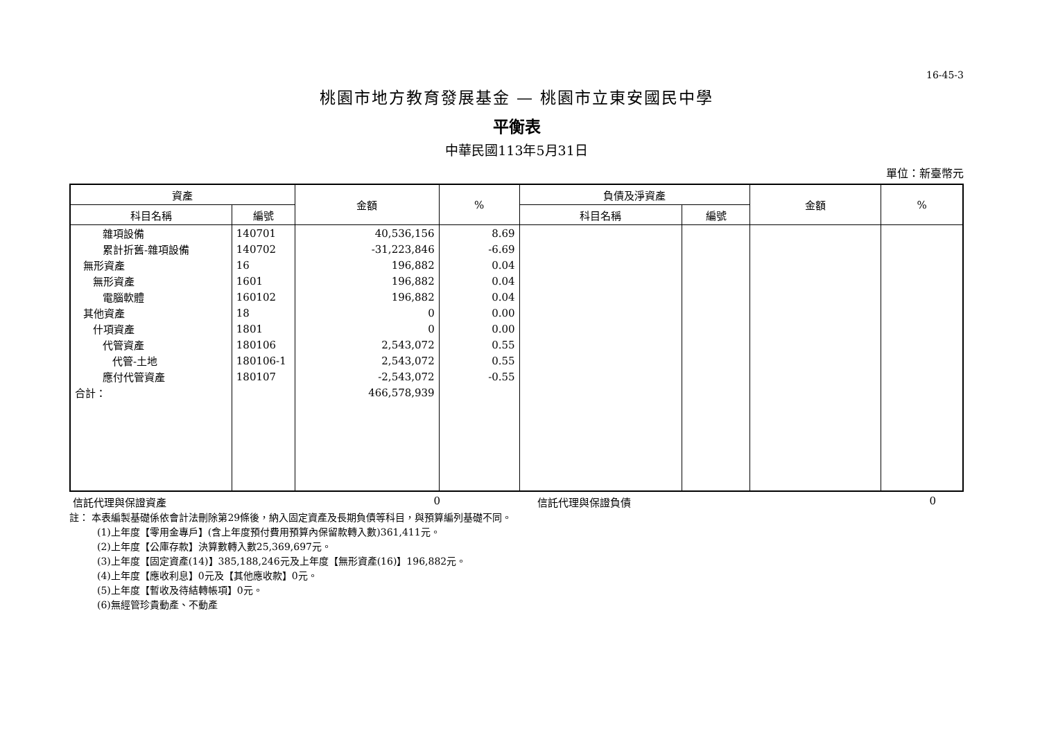16-45-3
桃園市地方教育發展基金 — 桃園市立東安國民中學
平衡表
中華民國113年5月31日
單位：新臺幣元
| 資產 | | 金額 | % | 負債及淨資產 | | 金額 | % |
| --- | --- | --- | --- | --- | --- | --- | --- |
| 科目名稱 | 編號 | | | 科目名稱 | 編號 | | |
| 雜項設備 | 140701 | 40,536,156 | 8.69 | | | | |
| 累計折舊-雜項設備 | 140702 | -31,223,846 | -6.69 | | | | |
| 無形資產 | 16 | 196,882 | 0.04 | | | | |
| 無形資產 | 1601 | 196,882 | 0.04 | | | | |
| 電腦軟體 | 160102 | 196,882 | 0.04 | | | | |
| 其他資產 | 18 | 0 | 0.00 | | | | |
| 什項資產 | 1801 | 0 | 0.00 | | | | |
| 代管資產 | 180106 | 2,543,072 | 0.55 | | | | |
| 代管-土地 | 180106-1 | 2,543,072 | 0.55 | | | | |
| 應付代管資產 | 180107 | -2,543,072 | -0.55 | | | | |
| 合計： | | 466,578,939 | | | | | |
信託代理與保證資產 0 信託代理與保證負債 0
註： 本表編製基礎係依會計法刪除第29條後，納入固定資產及長期負債等科目，與預算編列基礎不同。
(1)上年度【零用金專戶】(含上年度預付費用預算內保留款轉入數)361,411元。
(2)上年度【公庫存款】決算數轉入數25,369,697元。
(3)上年度【固定資產(14)】385,188,246元及上年度【無形資產(16)】196,882元。
(4)上年度【應收利息】0元及【其他應收款】0元。
(5)上年度【暫收及待結轉帳項】0元。
(6)無經管珍貴動產、不動產